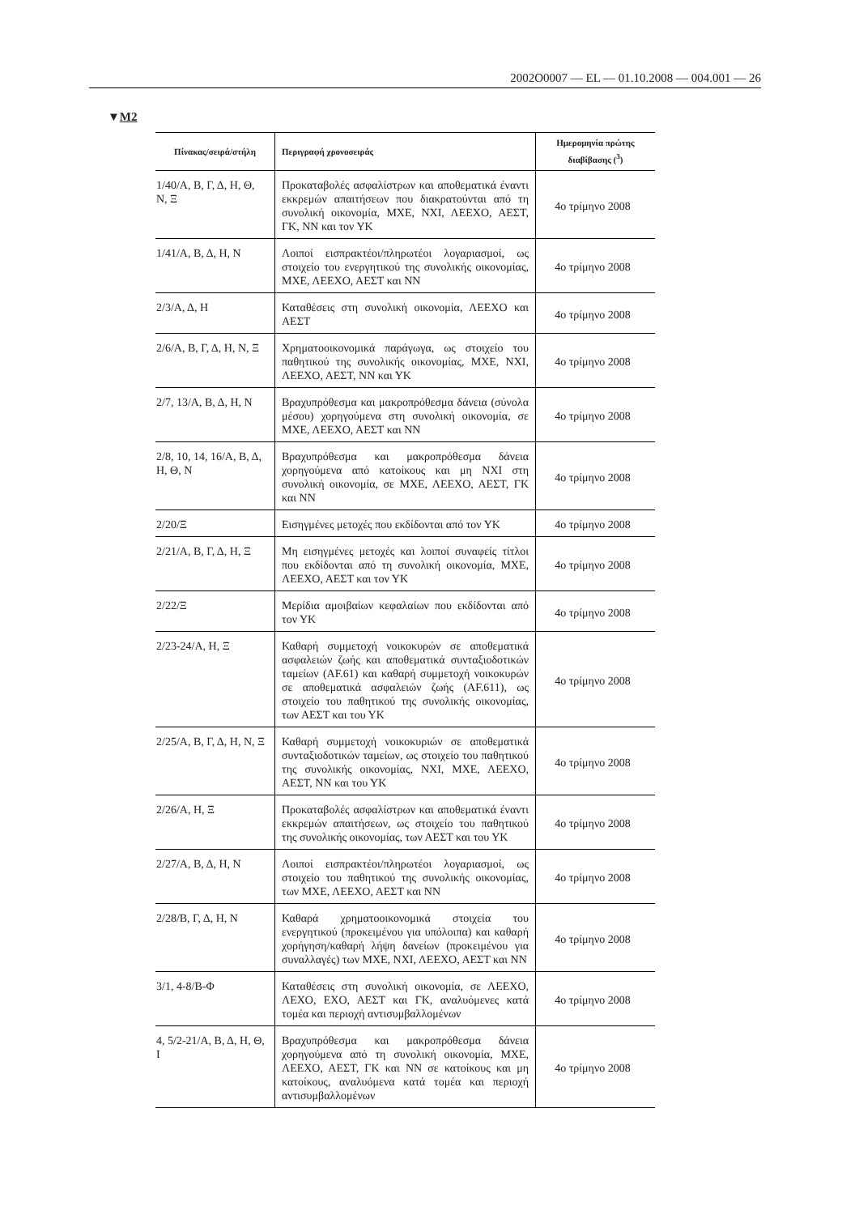2002O0007 — EL — 01.10.2008 — 004.001 — 26
▼M2
| Πίνακας/σειρά/στήλη | Περιγραφή χρονοσειράς | Ημερομηνία πρώτης διαβίβασης (<sup>3</sup>) |
| --- | --- | --- |
| 1/40/Α, Β, Γ, Δ, Η, Θ, Ν, Ξ | Προκαταβολές ασφαλίστρων και αποθεματικά έναντι εκκρεμών απαιτήσεων που διακρατούνται από τη συνολική οικονομία, ΜΧΕ, ΝΧΙ, ΛΕΕΧΟ, ΑΕΣΤ, ΓΚ, ΝΝ και τον ΥΚ | 4ο τρίμηνο 2008 |
| 1/41/Α, Β, Δ, Η, Ν | Λοιποί εισπρακτέοι/πληρωτέοι λογαριασμοί, ως στοιχείο του ενεργητικού της συνολικής οικονομίας, ΜΧΕ, ΛΕΕΧΟ, ΑΕΣΤ και ΝΝ | 4ο τρίμηνο 2008 |
| 2/3/Α, Δ, Η | Καταθέσεις στη συνολική οικονομία, ΛΕΕΧΟ και ΑΕΣΤ | 4ο τρίμηνο 2008 |
| 2/6/Α, Β, Γ, Δ, Η, Ν, Ξ | Χρηματοοικονομικά παράγωγα, ως στοιχείο του παθητικού της συνολικής οικονομίας, ΜΧΕ, ΝΧΙ, ΛΕΕΧΟ, ΑΕΣΤ, ΝΝ και ΥΚ | 4ο τρίμηνο 2008 |
| 2/7, 13/Α, Β, Δ, Η, Ν | Βραχυπρόθεσμα και μακροπρόθεσμα δάνεια (σύνολα μέσου) χορηγούμενα στη συνολική οικονομία, σε ΜΧΕ, ΛΕΕΧΟ, ΑΕΣΤ και ΝΝ | 4ο τρίμηνο 2008 |
| 2/8, 10, 14, 16/Α, Β, Δ, Η, Θ, Ν | Βραχυπρόθεσμα και μακροπρόθεσμα δάνεια χορηγούμενα από κατοίκους και μη ΝΧΙ στη συνολική οικονομία, σε ΜΧΕ, ΛΕΕΧΟ, ΑΕΣΤ, ΓΚ και ΝΝ | 4ο τρίμηνο 2008 |
| 2/20/Ξ | Εισηγμένες μετοχές που εκδίδονται από τον ΥΚ | 4ο τρίμηνο 2008 |
| 2/21/Α, Β, Γ, Δ, Η, Ξ | Μη εισηγμένες μετοχές και λοιποί συναφείς τίτλοι που εκδίδονται από τη συνολική οικονομία, ΜΧΕ, ΛΕΕΧΟ, ΑΕΣΤ και τον ΥΚ | 4ο τρίμηνο 2008 |
| 2/22/Ξ | Μερίδια αμοιβαίων κεφαλαίων που εκδίδονται από τον ΥΚ | 4ο τρίμηνο 2008 |
| 2/23-24/Α, Η, Ξ | Καθαρή συμμετοχή νοικοκυρών σε αποθεματικά ασφαλειών ζωής και αποθεματικά συνταξιοδοτικών ταμείων (AF.61) και καθαρή συμμετοχή νοικοκυρών σε αποθεματικά ασφαλειών ζωής (AF.611), ως στοιχείο του παθητικού της συνολικής οικονομίας, των ΑΕΣΤ και του ΥΚ | 4ο τρίμηνο 2008 |
| 2/25/Α, Β, Γ, Δ, Η, Ν, Ξ | Καθαρή συμμετοχή νοικοκυριών σε αποθεματικά συνταξιοδοτικών ταμείων, ως στοιχείο του παθητικού της συνολικής οικονομίας, ΝΧΙ, ΜΧΕ, ΛΕΕΧΟ, ΑΕΣΤ, ΝΝ και του ΥΚ | 4ο τρίμηνο 2008 |
| 2/26/Α, Η, Ξ | Προκαταβολές ασφαλίστρων και αποθεματικά έναντι εκκρεμών απαιτήσεων, ως στοιχείο του παθητικού της συνολικής οικονομίας, των ΑΕΣΤ και του ΥΚ | 4ο τρίμηνο 2008 |
| 2/27/Α, Β, Δ, Η, Ν | Λοιποί εισπρακτέοι/πληρωτέοι λογαριασμοί, ως στοιχείο του παθητικού της συνολικής οικονομίας, των ΜΧΕ, ΛΕΕΧΟ, ΑΕΣΤ και ΝΝ | 4ο τρίμηνο 2008 |
| 2/28/Β, Γ, Δ, Η, Ν | Καθαρά χρηματοοικονομικά στοιχεία του ενεργητικού (προκειμένου για υπόλοιπα) και καθαρή χορήγηση/καθαρή λήψη δανείων (προκειμένου για συναλλαγές) των ΜΧΕ, ΝΧΙ, ΛΕΕΧΟ, ΑΕΣΤ και ΝΝ | 4ο τρίμηνο 2008 |
| 3/1, 4-8/Β-Φ | Καταθέσεις στη συνολική οικονομία, σε ΛΕΕΧΟ, ΛΕΧΟ, ΕΧΟ, ΑΕΣΤ και ΓΚ, αναλυόμενες κατά τομέα και περιοχή αντισυμβαλλομένων | 4ο τρίμηνο 2008 |
| 4, 5/2-21/Α, Β, Δ, Η, Θ, Ι | Βραχυπρόθεσμα και μακροπρόθεσμα δάνεια χορηγούμενα από τη συνολική οικονομία, ΜΧΕ, ΛΕΕΧΟ, ΑΕΣΤ, ΓΚ και ΝΝ σε κατοίκους και μη κατοίκους, αναλυόμενα κατά τομέα και περιοχή αντισυμβαλλομένων | 4ο τρίμηνο 2008 |